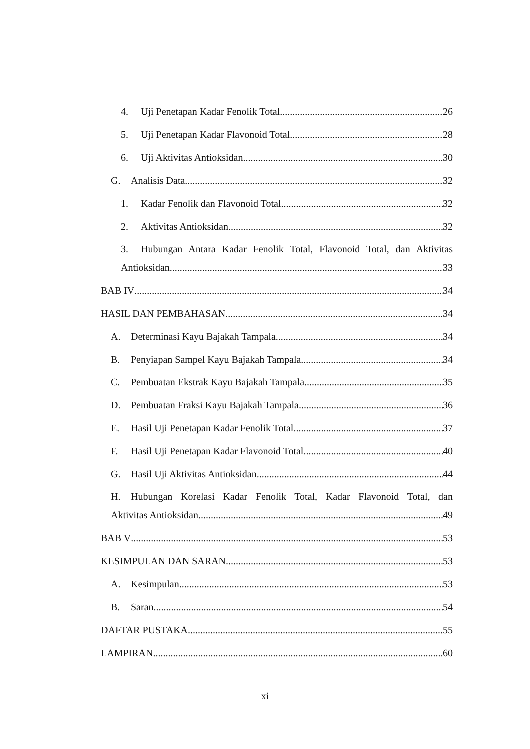4. Uji Penetapan Kadar Fenolik Total 26
5. Uji Penetapan Kadar Flavonoid Total 28
6. Uji Aktivitas Antioksidan 30
G. Analisis Data 32
1. Kadar Fenolik dan Flavonoid Total 32
2. Aktivitas Antioksidan 32
3. Hubungan Antara Kadar Fenolik Total, Flavonoid Total, dan Aktivitas
Antioksidan 33
BAB IV 34
HASIL DAN PEMBAHASAN 34
A. Determinasi Kayu Bajakah Tampala 34
B. Penyiapan Sampel Kayu Bajakah Tampala 34
C. Pembuatan Ekstrak Kayu Bajakah Tampala 35
D. Pembuatan Fraksi Kayu Bajakah Tampala 36
E. Hasil Uji Penetapan Kadar Fenolik Total 37
F. Hasil Uji Penetapan Kadar Flavonoid Total 40
G. Hasil Uji Aktivitas Antioksidan 44
H. Hubungan Korelasi Kadar Fenolik Total, Kadar Flavonoid Total, dan
Aktivitas Antioksidan 49
BAB V 53
KESIMPULAN DAN SARAN 53
A. Kesimpulan 53
B. Saran 54
DAFTAR PUSTAKA 55
LAMPIRAN 60
xi